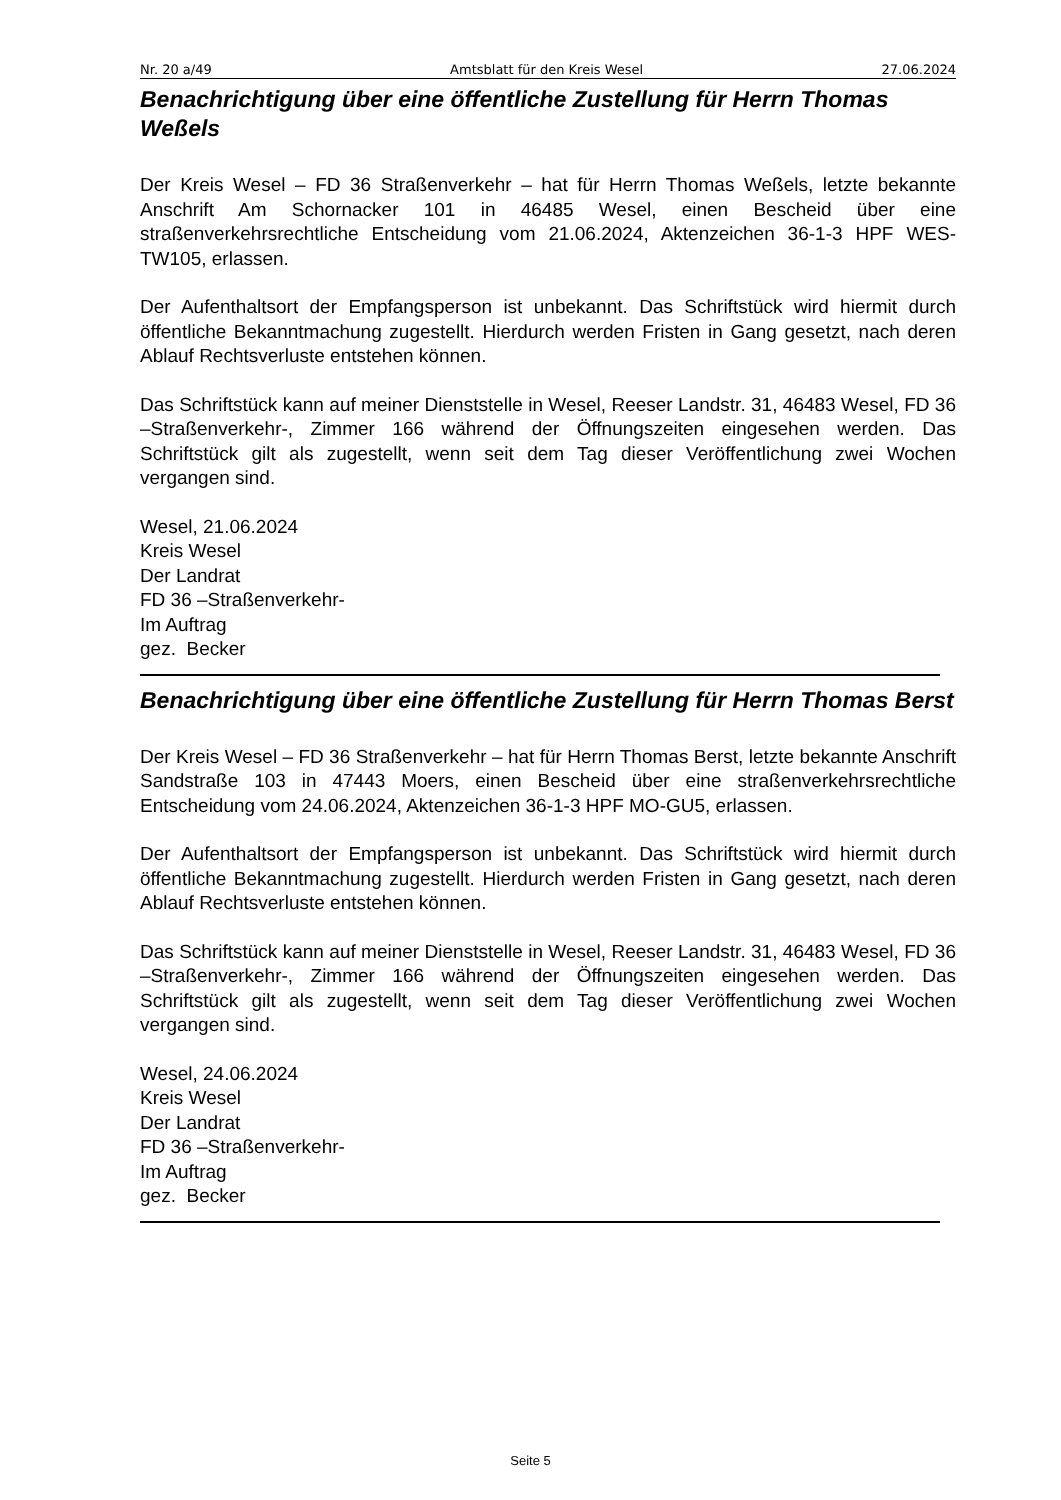Nr. 20 a/49 Amtsblatt für den Kreis Wesel 27.06.2024
Benachrichtigung über eine öffentliche Zustellung für Herrn Thomas Weßels
Der Kreis Wesel – FD 36 Straßenverkehr – hat für Herrn Thomas Weßels, letzte bekannte Anschrift Am Schornacker 101 in 46485 Wesel, einen Bescheid über eine straßenverkehrsrechtliche Entscheidung vom 21.06.2024, Aktenzeichen 36-1-3 HPF WES-TW105, erlassen.
Der Aufenthaltsort der Empfangsperson ist unbekannt. Das Schriftstück wird hiermit durch öffentliche Bekanntmachung zugestellt. Hierdurch werden Fristen in Gang gesetzt, nach deren Ablauf Rechtsverluste entstehen können.
Das Schriftstück kann auf meiner Dienststelle in Wesel, Reeser Landstr. 31, 46483 Wesel, FD 36 –Straßenverkehr-, Zimmer 166 während der Öffnungszeiten eingesehen werden. Das Schriftstück gilt als zugestellt, wenn seit dem Tag dieser Veröffentlichung zwei Wochen vergangen sind.
Wesel, 21.06.2024
Kreis Wesel
Der Landrat
FD 36 –Straßenverkehr-
Im Auftrag
gez. Becker
Benachrichtigung über eine öffentliche Zustellung für Herrn Thomas Berst
Der Kreis Wesel – FD 36 Straßenverkehr – hat für Herrn Thomas Berst, letzte bekannte Anschrift Sandstraße 103 in 47443 Moers, einen Bescheid über eine straßenverkehrsrechtliche Entscheidung vom 24.06.2024, Aktenzeichen 36-1-3 HPF MO-GU5, erlassen.
Der Aufenthaltsort der Empfangsperson ist unbekannt. Das Schriftstück wird hiermit durch öffentliche Bekanntmachung zugestellt. Hierdurch werden Fristen in Gang gesetzt, nach deren Ablauf Rechtsverluste entstehen können.
Das Schriftstück kann auf meiner Dienststelle in Wesel, Reeser Landstr. 31, 46483 Wesel, FD 36 –Straßenverkehr-, Zimmer 166 während der Öffnungszeiten eingesehen werden. Das Schriftstück gilt als zugestellt, wenn seit dem Tag dieser Veröffentlichung zwei Wochen vergangen sind.
Wesel, 24.06.2024
Kreis Wesel
Der Landrat
FD 36 –Straßenverkehr-
Im Auftrag
gez. Becker
Seite 5